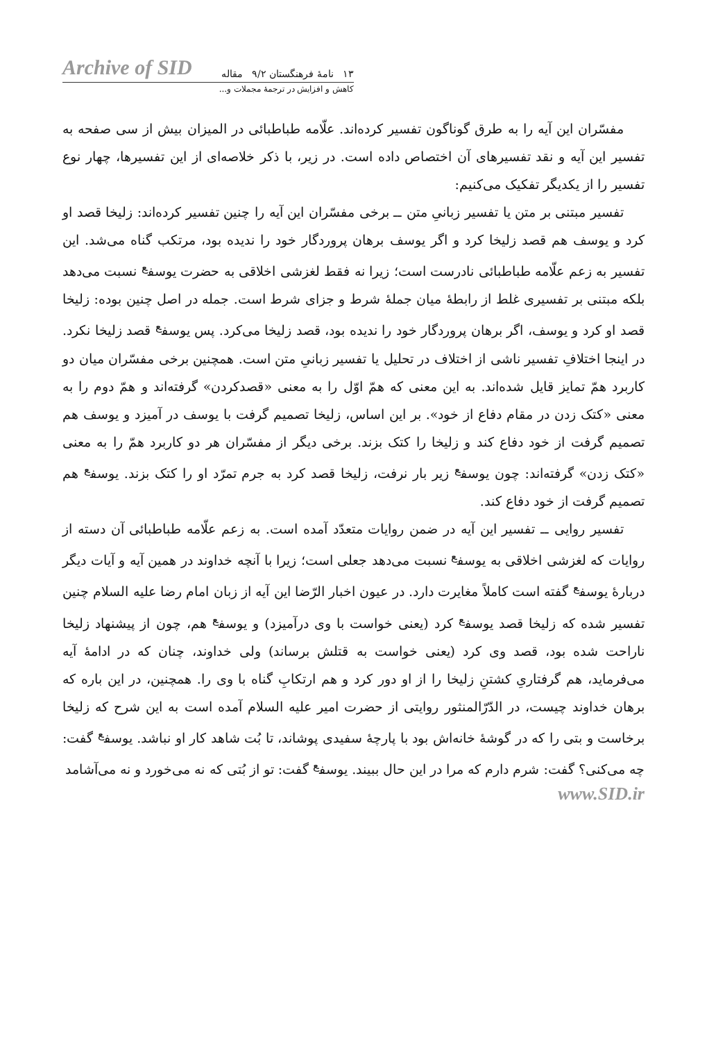Archive of SID ۱۳ نامهٔ فرهنگستان ۹/۲ مقاله
کاهش و افزایش در ترجمهٔ مجملات و...
مفسّران این آیه را به طرق گوناگون تفسیر کرده‌اند. علّامه طباطبائی در المیزان بیش از سی صفحه به تفسیر این آیه و نقد تفسیرهای آن اختصاص داده است. در زیر، با ذکر خلاصه‌ای از این تفسیرها، چهار نوع تفسیر را از یکدیگر تفکیک می‌کنیم:
تفسیر مبتنی بر متن یا تفسیر زبانیِ متن ــ برخی مفسّران این آیه را چنین تفسیر کرده‌اند: زلیخا قصد او کرد و یوسف هم قصد زلیخا کرد و اگر یوسف برهان پروردگار خود را ندیده بود، مرتکب گناه می‌شد. این تفسیر به زعم علّامه طباطبائی نادرست است؛ زیرا نه فقط لغزشی اخلاقی به حضرت یوسف<sup>ع</sup> نسبت می‌دهد بلکه مبتنی بر تفسیری غلط از رابطهٔ میان جملهٔ شرط و جزای شرط است. جمله در اصل چنین بوده: زلیخا قصد او کرد و یوسف، اگر برهان پروردگار خود را ندیده بود، قصد زلیخا می‌کرد. پس یوسف<sup>ع</sup> قصد زلیخا نکرد. در اینجا اختلافِ تفسیر ناشی از اختلاف در تحلیل یا تفسیر زبانیِ متن است. همچنین برخی مفسّران میان دو کاربرد همّ تمایز قایل شده‌اند. به این معنی که همّ اوّل را به معنی «قصدکردن» گرفته‌اند و همّ دوم را به معنی «کتک زدن در مقام دفاع از خود». بر این اساس، زلیخا تصمیم گرفت با یوسف در آمیزد و یوسف هم تصمیم گرفت از خود دفاع کند و زلیخا را کتک بزند. برخی دیگر از مفسّران هر دو کاربرد همّ را به معنی «کتک زدن» گرفته‌اند: چون یوسف<sup>ع</sup> زیر بار نرفت، زلیخا قصد کرد به جرم تمرّد او را کتک بزند. یوسف<sup>ع</sup> هم تصمیم گرفت از خود دفاع کند.
تفسیر روایی ــ تفسیر این آیه در ضمن روایات متعدّد آمده است. به زعم علّامه طباطبائی آن دسته از روایات که لغزشی اخلاقی به یوسف<sup>ع</sup> نسبت می‌دهد جعلی است؛ زیرا با آنچه خداوند در همین آیه و آیات دیگر دربارهٔ یوسف<sup>ع</sup> گفته است کاملاً مغایرت دارد. در عیون اخبار الرّضا این آیه از زبان امام رضا علیه السلام چنین تفسیر شده که زلیخا قصد یوسف<sup>ع</sup> کرد (یعنی خواست با وی درآمیزد) و یوسف<sup>ع</sup> هم، چون از پیشنهاد زلیخا ناراحت شده بود، قصد وی کرد (یعنی خواست به قتلش برساند) ولی خداوند، چنان که در ادامهٔ آیه می‌فرماید، هم گرفتاریِ کشتنِ زلیخا را از او دور کرد و هم ارتکابِ گناه با وی را. همچنین، در این باره که برهان خداوند چیست، در الدّرّالمنثور روایتی از حضرت امیر علیه السلام آمده است به این شرح که زلیخا برخاست و بتی را که در گوشهٔ خانه‌اش بود با پارچهٔ سفیدی پوشاند، تا بُت شاهد کار او نباشد. یوسف<sup>ع</sup> گفت: چه می‌کنی؟ گفت: شرم دارم که مرا در این حال ببیند. یوسف<sup>ع</sup> گفت: تو از بُتی که نه می‌خورد و نه می‌آشامد
www.SID.ir